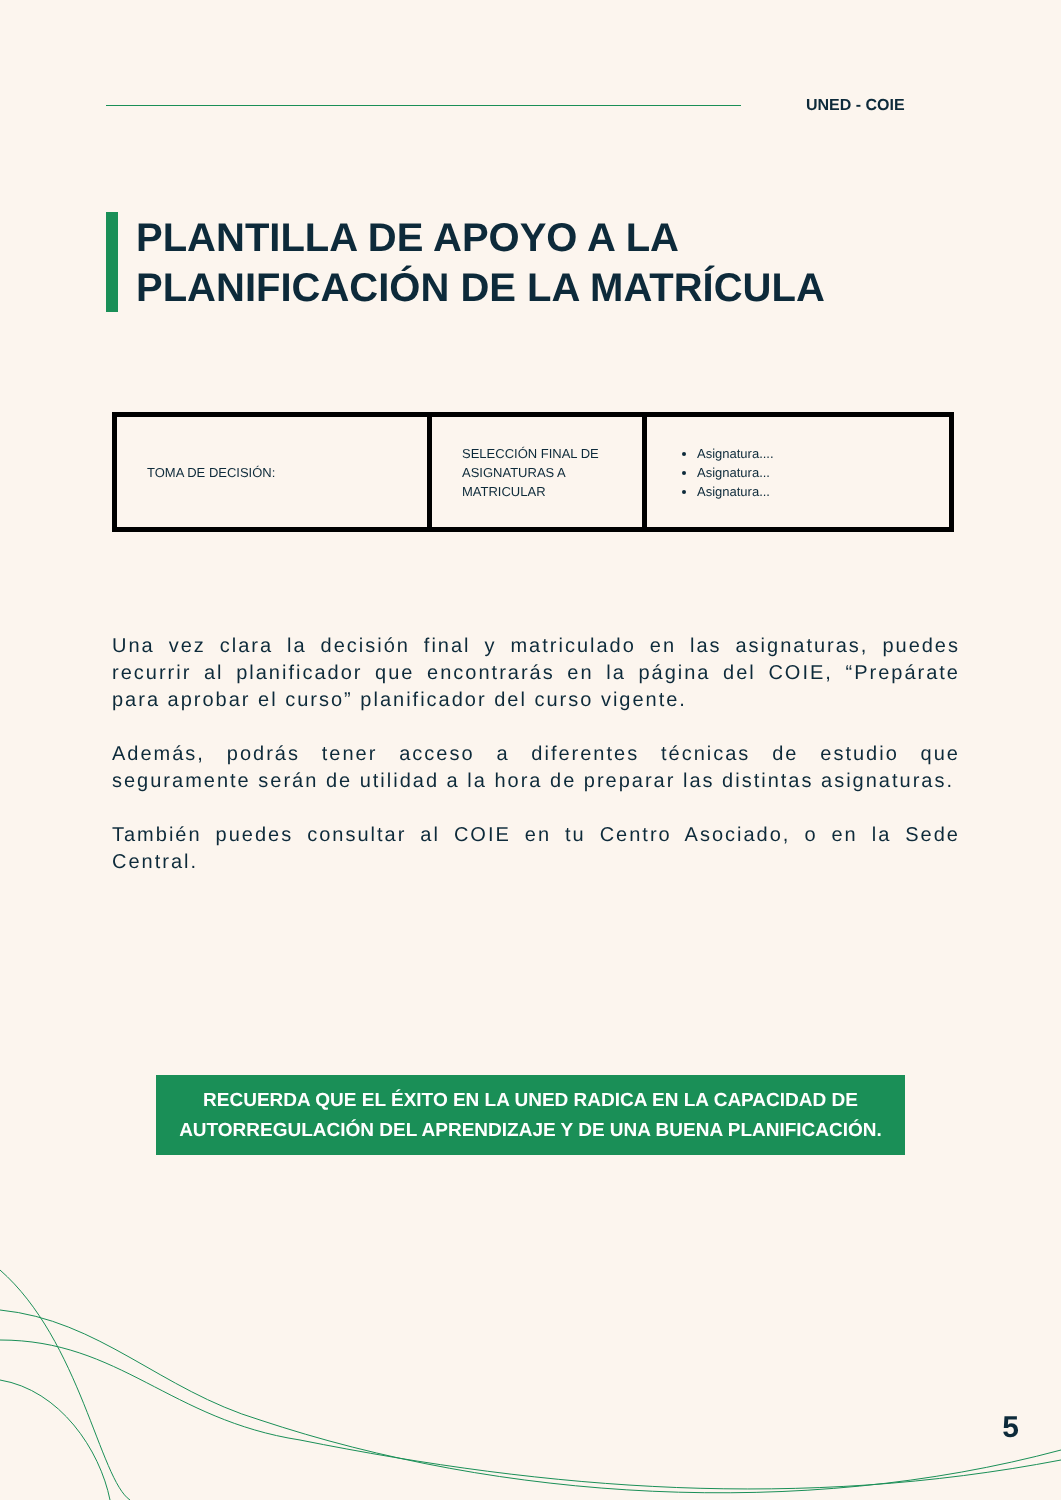UNED - COIE
PLANTILLA DE APOYO A LA
PLANIFICACIÓN DE LA MATRÍCULA
| TOMA DE DECISIÓN: | SELECCIÓN FINAL DE ASIGNATURAS A MATRICULAR | Asignatura.... Asignatura... Asignatura... |
Una vez clara la decisión final y matriculado en las asignaturas, puedes recurrir al planificador que encontrarás en la página del COIE, “Prepárate para aprobar el curso” planificador del curso vigente.
Además, podrás tener acceso a diferentes técnicas de estudio que seguramente serán de utilidad a la hora de preparar las distintas asignaturas.
También puedes consultar al COIE en tu Centro Asociado, o en la Sede Central.
RECUERDA QUE EL ÉXITO EN LA UNED RADICA EN LA CAPACIDAD DE
AUTORREGULACIÓN DEL APRENDIZAJE Y DE UNA BUENA PLANIFICACIÓN.
5